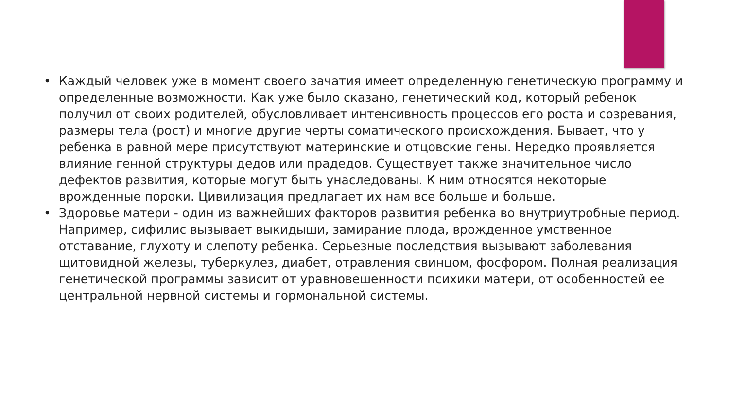• Каждый человек уже в момент своего зачатия имеет определенную генетическую программу и определенные возможности. Как уже было сказано, генетический код, который ребенок получил от своих родителей, обусловливает интенсивность процессов его роста и созревания, размеры тела (рост) и многие другие черты соматического происхождения. Бывает, что у ребенка в равной мере присутствуют материнские и отцовские гены. Нередко проявляется влияние генной структуры дедов или прадедов. Существует также значительное число дефектов развития, которые могут быть унаследованы. К ним относятся некоторые врожденные пороки. Цивилизация предлагает их нам все больше и больше.
• Здоровье матери - один из важнейших факторов развития ребенка во внутриутробные период. Например, сифилис вызывает выкидыши, замирание плода, врожденное умственное отставание, глухоту и слепоту ребенка. Серьезные последствия вызывают заболевания щитовидной железы, туберкулез, диабет, отравления свинцом, фосфором. Полная реализация генетической программы зависит от уравновешенности психики матери, от особенностей ее центральной нервной системы и гормональной системы.